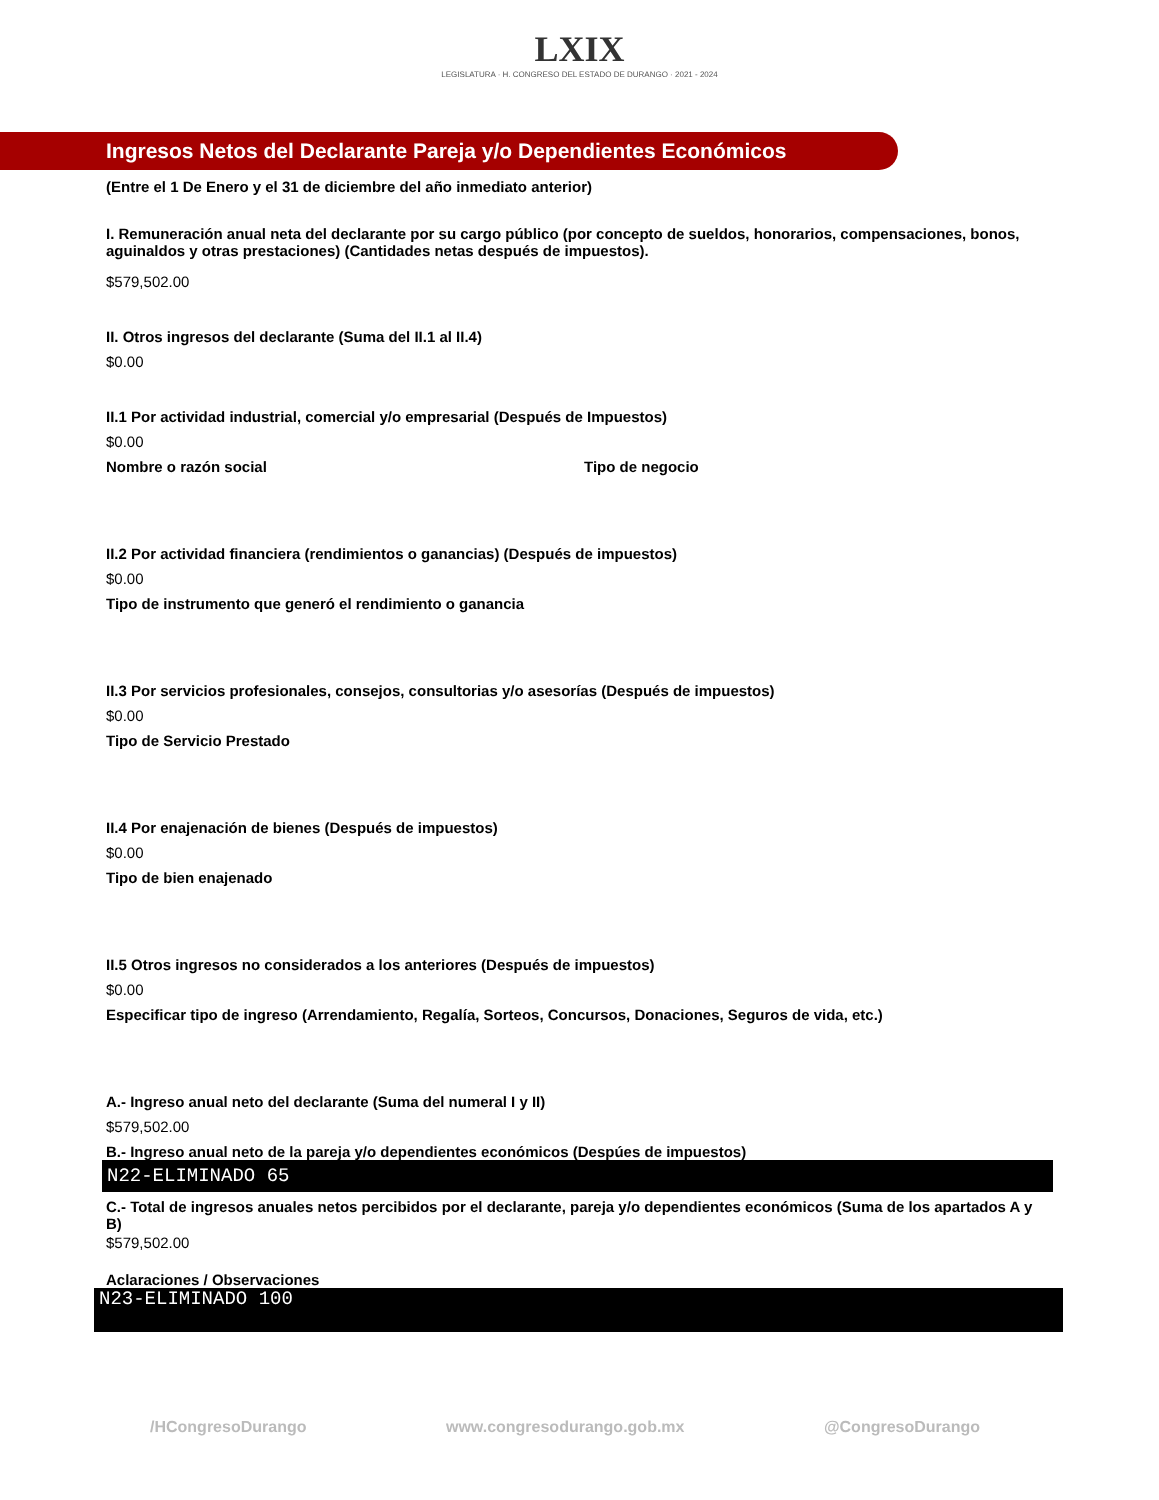LXIX
LEGISLATURA · H. CONGRESO DEL ESTADO DE DURANGO · 2021 - 2024
Ingresos Netos del Declarante Pareja y/o Dependientes Económicos
(Entre el 1 De Enero y el 31 de diciembre del año inmediato anterior)
I. Remuneración anual neta del declarante por su cargo público (por concepto de sueldos, honorarios, compensaciones, bonos, aguinaldos y otras prestaciones) (Cantidades netas después de impuestos).
$579,502.00
II. Otros ingresos del declarante (Suma del II.1 al II.4)
$0.00
II.1 Por actividad industrial, comercial y/o empresarial (Después de Impuestos)
$0.00
Nombre o razón social Tipo de negocio
II.2 Por actividad financiera (rendimientos o ganancias) (Después de impuestos)
$0.00
Tipo de instrumento que generó el rendimiento o ganancia
II.3 Por servicios profesionales, consejos, consultorias y/o asesorías (Después de impuestos)
$0.00
Tipo de Servicio Prestado
II.4 Por enajenación de bienes (Después de impuestos)
$0.00
Tipo de bien enajenado
II.5 Otros ingresos no considerados a los anteriores (Después de impuestos)
$0.00
Especificar tipo de ingreso (Arrendamiento, Regalía, Sorteos, Concursos, Donaciones, Seguros de vida, etc.)
A.- Ingreso anual neto del declarante (Suma del numeral I y II)
$579,502.00
B.- Ingreso anual neto de la pareja y/o dependientes económicos (Despúes de impuestos)
N22-ELIMINADO 65
C.- Total de ingresos anuales netos percibidos por el declarante, pareja y/o dependientes económicos (Suma de los apartados A y B)
$579,502.00
Aclaraciones / Observaciones
N23-ELIMINADO 100
/HCongresoDurango www.congresodurango.gob.mx @CongresoDurango